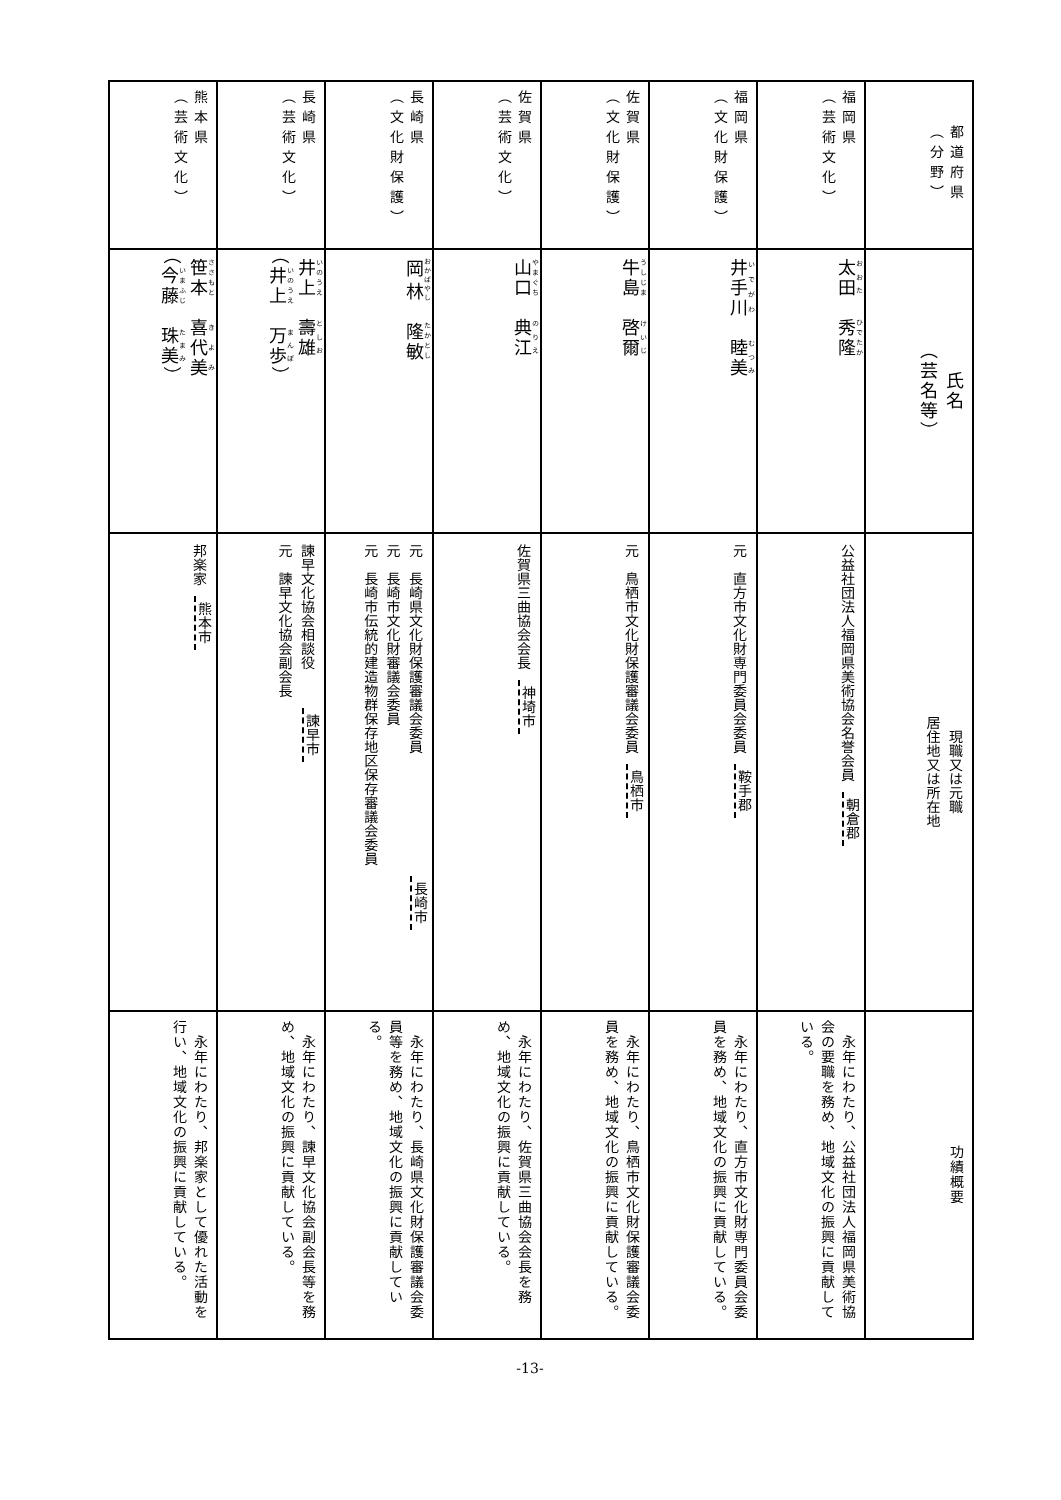| 都道府県 （分野） | 氏名 （芸名等） | 現職又は元職 居住地又は所在地 | 功績概要 |
| --- | --- | --- | --- |
| 福岡県 （芸術文化） | 太田 秀隆 | 公益社団法人福岡県美術協会名誉会員 朝倉郡 | 永年にわたり、公益社団法人福岡県美術協会の要職を務め、地域文化の振興に貢献している。 |
| 福岡県 （文化財保護） | 井手川 睦美 | 元 直方市文化財専門委員会委員 鞍手郡 | 永年にわたり、直方市文化財専門委員会委員を務め、地域文化の振興に貢献している。 |
| 佐賀県 （文化財保護） | 牛島 啓爾 | 元 鳥栖市文化財保護審議会委員 鳥栖市 | 永年にわたり、鳥栖市文化財保護審議会委員を務め、地域文化の振興に貢献している。 |
| 佐賀県 （芸術文化） | 山口 典江 | 佐賀県三曲協会会長 神埼市 | 永年にわたり、佐賀県三曲協会会長を務め、地域文化の振興に貢献している。 |
| 長崎県 （文化財保護） | 岡林 隆敏 | 元 長崎県文化財保護審議会委員 元 長崎市文化財審議会委員 元 長崎市伝統的建造物群保存地区保存審議会委員 長崎市 | 永年にわたり、長崎県文化財保護審議会委員等を務め、地域文化の振興に貢献している。 |
| 長崎県 （芸術文化） | 井上 壽雄 （ 井上 万歩 ） | 諫早文化協会相談役 元 諫早文化協会副会長 諫早市 | 永年にわたり、諫早文化協会副会長等を務め、地域文化の振興に貢献している。 |
| 熊本県 （芸術文化） | 笹本 喜代美 （ 今藤 珠美 ） | 邦楽家 熊本市 | 永年にわたり、邦楽家として優れた活動を行い、地域文化の振興に貢献している。 |
-13-